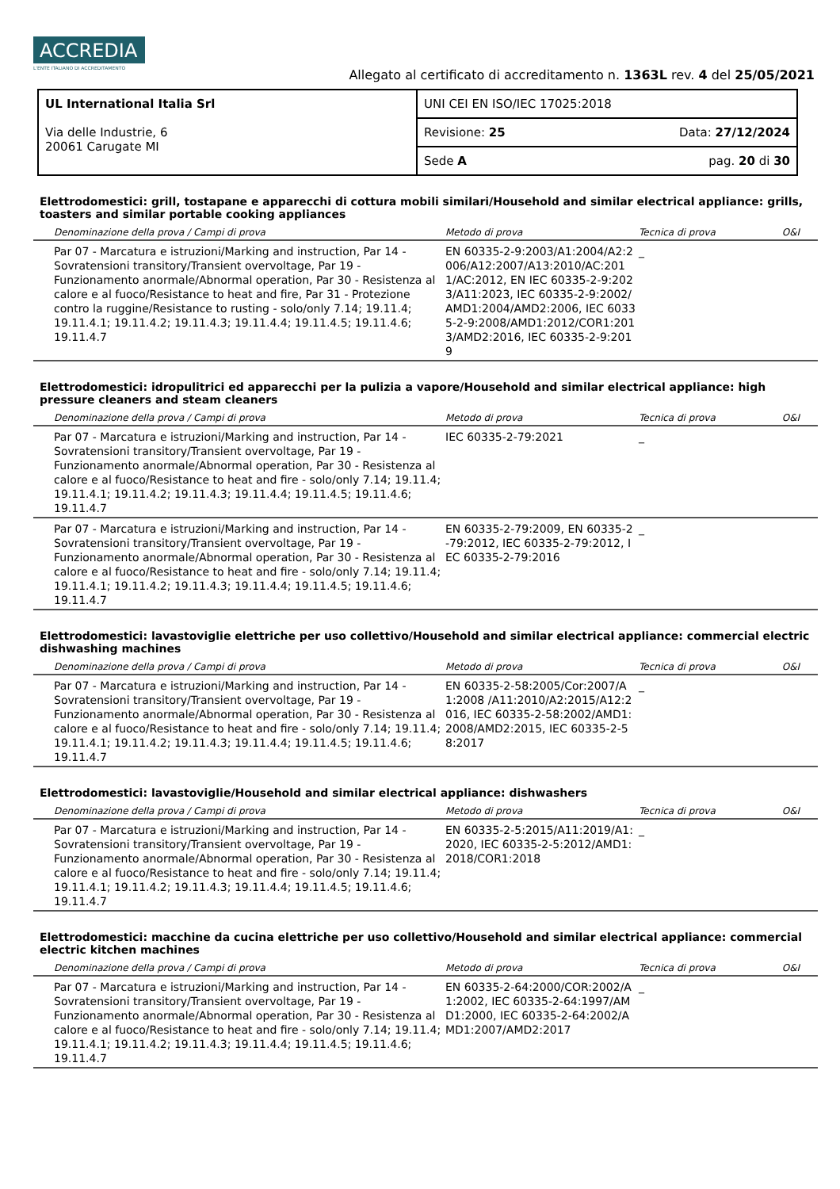ACCREDIA L'ENTE ITALIANO DI ACCREDITAMENTO
Allegato al certificato di accreditamento n. 1363L rev. 4 del 25/05/2021
| UL International Italia Srl Via delle Industrie, 6 20061 Carugate MI | UNI CEI EN ISO/IEC 17025:2018 |
| | Revisione: 25 Data: 27/12/2024 |
| | Sede A pag. 20 di 30 |
Elettrodomestici: grill, tostapane e apparecchi di cottura mobili similari/Household and similar electrical appliance: grills, toasters and similar portable cooking appliances
| Denominazione della prova / Campi di prova | Metodo di prova | Tecnica di prova | O&I |
| --- | --- | --- | --- |
| Par 07 - Marcatura e istruzioni/Marking and instruction, Par 14 - Sovratensioni transitory/Transient overvoltage, Par 19 - Funzionamento anormale/Abnormal operation, Par 30 - Resistenza al calore e al fuoco/Resistance to heat and fire, Par 31 - Protezione contro la ruggine/Resistance to rusting - solo/only 7.14; 19.11.4; 19.11.4.1; 19.11.4.2; 19.11.4.3; 19.11.4.4; 19.11.4.5; 19.11.4.6; 19.11.4.7 | EN 60335-2-9:2003/A1:2004/A2:2006/A12:2007/A13:2010/AC:2011/AC:2012, EN IEC 60335-2-9:2023/A11:2023, IEC 60335-2-9:2002/AMD1:2004/AMD2:2006, IEC 60335-2-9:2008/AMD1:2012/COR1:2013/AMD2:2016, IEC 60335-2-9:2019 | _ | |
Elettrodomestici: idropulitrici ed apparecchi per la pulizia a vapore/Household and similar electrical appliance: high pressure cleaners and steam cleaners
| Denominazione della prova / Campi di prova | Metodo di prova | Tecnica di prova | O&I |
| --- | --- | --- | --- |
| Par 07 - Marcatura e istruzioni/Marking and instruction, Par 14 - Sovratensioni transitory/Transient overvoltage, Par 19 - Funzionamento anormale/Abnormal operation, Par 30 - Resistenza al calore e al fuoco/Resistance to heat and fire - solo/only 7.14; 19.11.4; 19.11.4.1; 19.11.4.2; 19.11.4.3; 19.11.4.4; 19.11.4.5; 19.11.4.6; 19.11.4.7 | IEC 60335-2-79:2021 | _ | |
| Par 07 - Marcatura e istruzioni/Marking and instruction, Par 14 - Sovratensioni transitory/Transient overvoltage, Par 19 - Funzionamento anormale/Abnormal operation, Par 30 - Resistenza al calore e al fuoco/Resistance to heat and fire - solo/only 7.14; 19.11.4; 19.11.4.1; 19.11.4.2; 19.11.4.3; 19.11.4.4; 19.11.4.5; 19.11.4.6; 19.11.4.7 | EN 60335-2-79:2009, EN 60335-2-79:2012, IEC 60335-2-79:2012, IEC 60335-2-79:2016 | _ | |
Elettrodomestici: lavastoviglie elettriche per uso collettivo/Household and similar electrical appliance: commercial electric dishwashing machines
| Denominazione della prova / Campi di prova | Metodo di prova | Tecnica di prova | O&I |
| --- | --- | --- | --- |
| Par 07 - Marcatura e istruzioni/Marking and instruction, Par 14 - Sovratensioni transitory/Transient overvoltage, Par 19 - Funzionamento anormale/Abnormal operation, Par 30 - Resistenza al calore e al fuoco/Resistance to heat and fire - solo/only 7.14; 19.11.4; 19.11.4.1; 19.11.4.2; 19.11.4.3; 19.11.4.4; 19.11.4.5; 19.11.4.6; 19.11.4.7 | EN 60335-2-58:2005/Cor:2007/A1:2008 /A11:2010/A2:2015/A12:2016, IEC 60335-2-58:2002/AMD1:2008/AMD2:2015, IEC 60335-2-58:2017 | _ | |
Elettrodomestici: lavastoviglie/Household and similar electrical appliance: dishwashers
| Denominazione della prova / Campi di prova | Metodo di prova | Tecnica di prova | O&I |
| --- | --- | --- | --- |
| Par 07 - Marcatura e istruzioni/Marking and instruction, Par 14 - Sovratensioni transitory/Transient overvoltage, Par 19 - Funzionamento anormale/Abnormal operation, Par 30 - Resistenza al calore e al fuoco/Resistance to heat and fire - solo/only 7.14; 19.11.4; 19.11.4.1; 19.11.4.2; 19.11.4.3; 19.11.4.4; 19.11.4.5; 19.11.4.6; 19.11.4.7 | EN 60335-2-5:2015/A11:2019/A1:2020, IEC 60335-2-5:2012/AMD1:2018/COR1:2018 | _ | |
Elettrodomestici: macchine da cucina elettriche per uso collettivo/Household and similar electrical appliance: commercial electric kitchen machines
| Denominazione della prova / Campi di prova | Metodo di prova | Tecnica di prova | O&I |
| --- | --- | --- | --- |
| Par 07 - Marcatura e istruzioni/Marking and instruction, Par 14 - Sovratensioni transitory/Transient overvoltage, Par 19 - Funzionamento anormale/Abnormal operation, Par 30 - Resistenza al calore e al fuoco/Resistance to heat and fire - solo/only 7.14; 19.11.4; 19.11.4.1; 19.11.4.2; 19.11.4.3; 19.11.4.4; 19.11.4.5; 19.11.4.6; 19.11.4.7 | EN 60335-2-64:2000/COR:2002/A1:2002, IEC 60335-2-64:1997/AMD1:2000, IEC 60335-2-64:2002/AMD1:2007/AMD2:2017 | _ | |